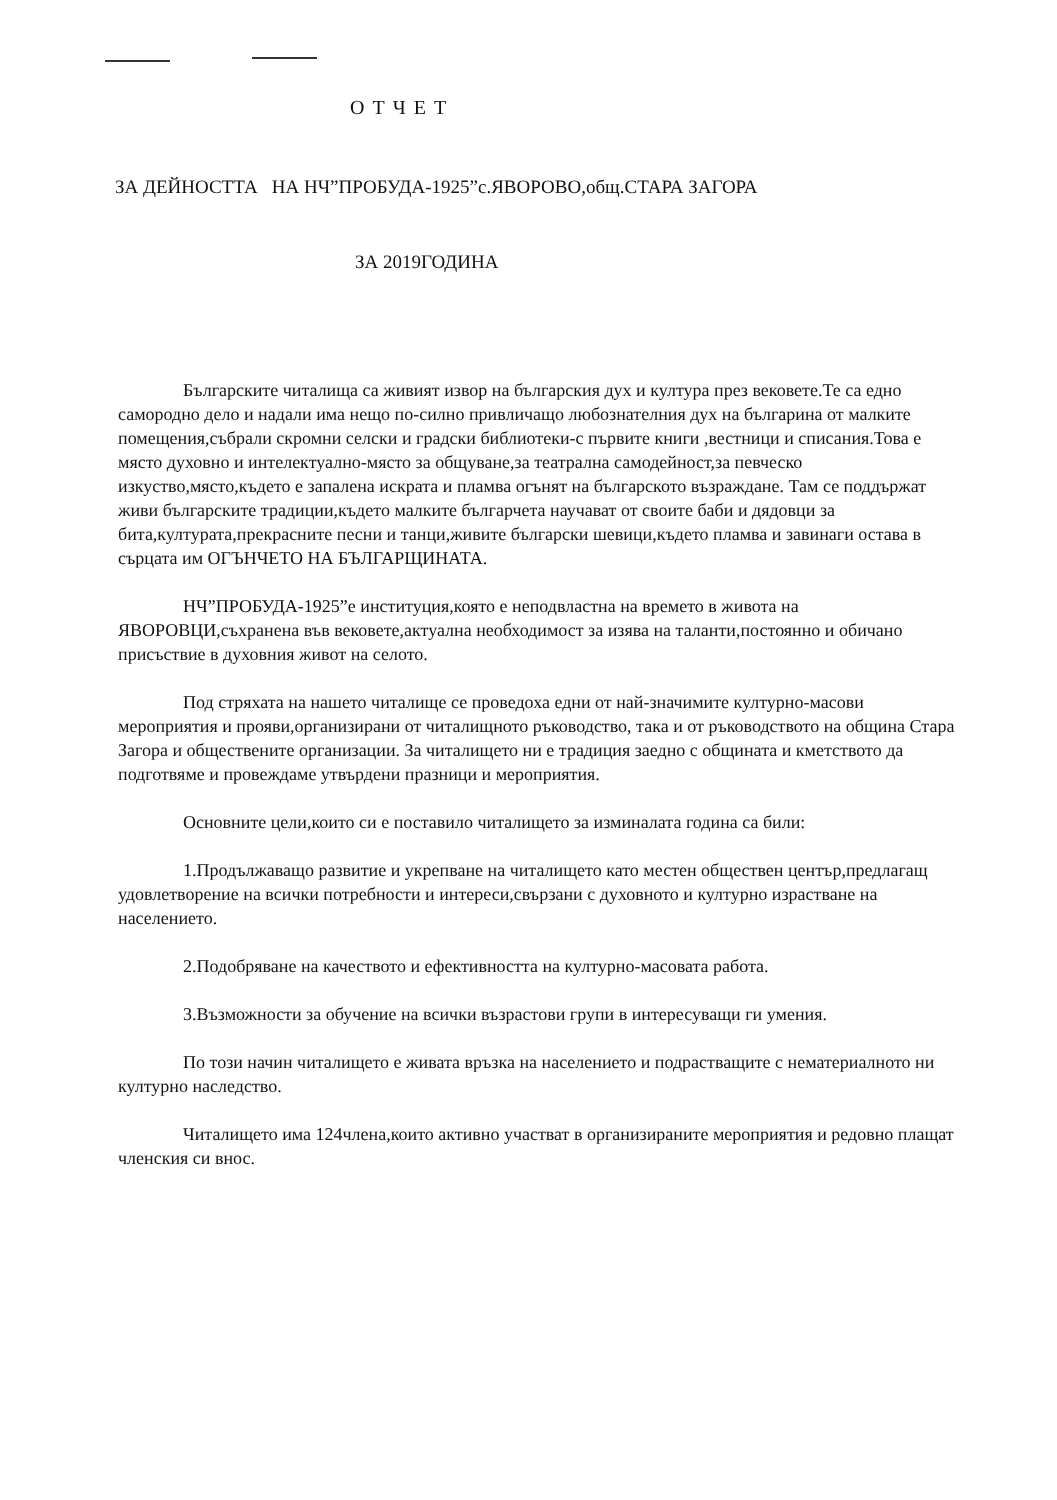ОТЧЕТ
ЗА ДЕЙНОСТТА НА НЧ”ПРОБУДА-1925”с.ЯВОРОВО,общ.СТАРА ЗАГОРА
ЗА 2019ГОДИНА
Българските читалища са живият извор на българския дух и култура през вековете.Те са едно самородно дело и надали има нещо по-силно привличащо любознателния дух на българина от малките помещения,събрали скромни селски и градски библиотеки-с първите книги ,вестници и списания.Това е място духовно и интелектуално-място за общуване,за театрална самодейност,за певческо изкуство,място,където е запалена искрата и пламва огънят на българското възраждане. Там се поддържат живи българските традиции,където малките българчета научават от своите баби и дядовци за бита,културата,прекрасните песни и танци,живите български шевици,където пламва и завинаги остава в сърцата им ОГЪНЧЕТО НА БЪЛГАРЩИНАТА.
НЧ”ПРОБУДА-1925”е институция,която е неподвластна на времето в живота на ЯВОРОВЦИ,съхранена във вековете,актуална необходимост за изява на таланти,постоянно и обичано присъствие в духовния живот на селото.
Под стряхата на нашето читалище се проведоха едни от най-значимите културно-масови мероприятия и прояви,организирани от читалищното ръководство, така и от ръководството на община Стара Загора и обществените организации. За читалището ни е традиция заедно с общината и кметството да подготвяме и провеждаме утвърдени празници и мероприятия.
Основните цели,които си е поставило читалището за изминалата година са били:
1.Продължаващо развитие и укрепване на читалището като местен обществен център,предлагащ удовлетворение на всички потребности и интереси,свързани с духовното и културно израстване на населението.
2.Подобряване на качеството и ефективността на културно-масовата работа.
3.Възможности за обучение на всички възрастови групи в интересуващи ги умения.
По този начин читалището е живата връзка на населението и подрастващите с нематериалното ни културно наследство.
Читалището има 124члена,които активно участват в организираните мероприятия и редовно плащат членския си внос.